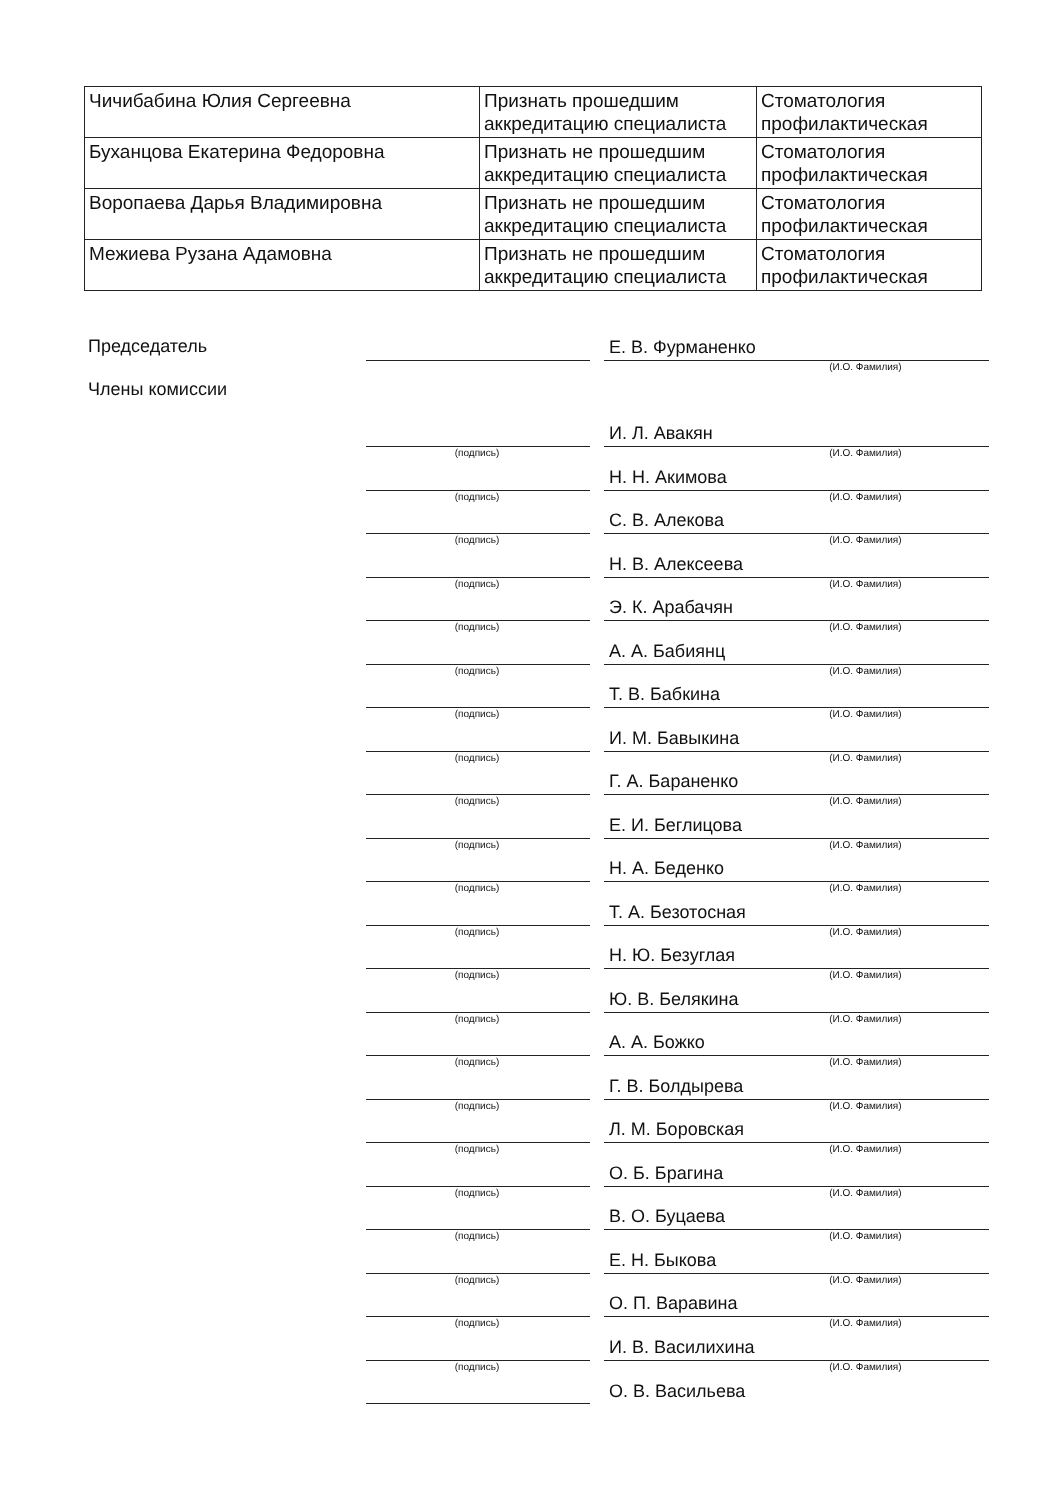| Чичибабина Юлия Сергеевна | Признать прошедшим аккредитацию специалиста | Стоматология профилактическая |
| Буханцова Екатерина Федоровна | Признать не прошедшим аккредитацию специалиста | Стоматология профилактическая |
| Воропаева Дарья Владимировна | Признать не прошедшим аккредитацию специалиста | Стоматология профилактическая |
| Межиева Рузана Адамовна | Признать не прошедшим аккредитацию специалиста | Стоматология профилактическая |
Председатель
Е. В. Фурманенко
(И.О. Фамилия)
Члены комиссии
И. Л. Авакян
(подпись) (И.О. Фамилия)
Н. Н. Акимова
(подпись) (И.О. Фамилия)
С. В. Алекова
(подпись) (И.О. Фамилия)
Н. В. Алексеева
(подпись) (И.О. Фамилия)
Э. К. Арабачян
(подпись) (И.О. Фамилия)
А. А. Бабиянц
(подпись) (И.О. Фамилия)
Т. В. Бабкина
(подпись) (И.О. Фамилия)
И. М. Бавыкина
(подпись) (И.О. Фамилия)
Г. А. Бараненко
(подпись) (И.О. Фамилия)
Е. И. Беглицова
(подпись) (И.О. Фамилия)
Н. А. Беденко
(подпись) (И.О. Фамилия)
Т. А. Безотосная
(подпись) (И.О. Фамилия)
Н. Ю. Безуглая
(подпись) (И.О. Фамилия)
Ю. В. Белякина
(подпись) (И.О. Фамилия)
А. А. Божко
(подпись) (И.О. Фамилия)
Г. В. Болдырева
(подпись) (И.О. Фамилия)
Л. М. Боровская
(подпись) (И.О. Фамилия)
О. Б. Брагина
(подпись) (И.О. Фамилия)
В. О. Буцаева
(подпись) (И.О. Фамилия)
Е. Н. Быкова
(подпись) (И.О. Фамилия)
О. П. Варавина
(подпись) (И.О. Фамилия)
И. В. Василихина
(подпись) (И.О. Фамилия)
О. В. Васильева